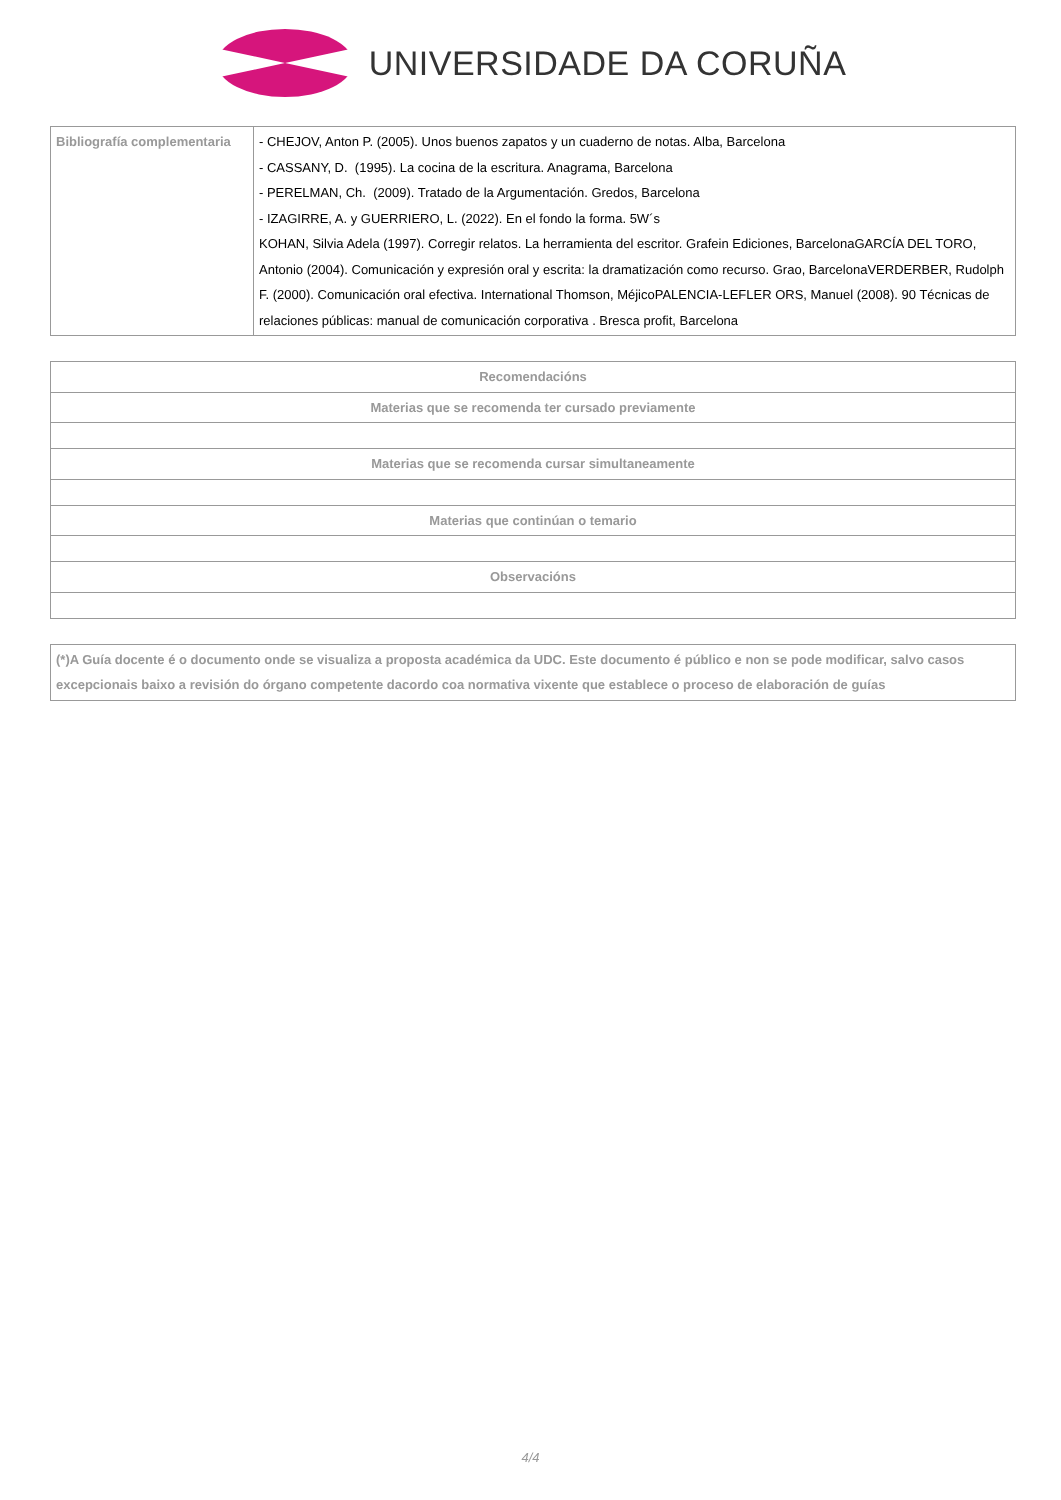UNIVERSIDADE DA CORUÑA
| Bibliografía complementaria | - CHEJOV, Anton P. (2005). Unos buenos zapatos y un cuaderno de notas. Alba, Barcelona - CASSANY, D. (1995). La cocina de la escritura. Anagrama, Barcelona - PERELMAN, Ch. (2009). Tratado de la Argumentación. Gredos, Barcelona - IZAGIRRE, A. y GUERRIERO, L. (2022). En el fondo la forma. 5W´s KOHAN, Silvia Adela (1997). Corregir relatos. La herramienta del escritor. Grafein Ediciones, BarcelonaGARCÍA DEL TORO, Antonio (2004). Comunicación y expresión oral y escrita: la dramatización como recurso. Grao, BarcelonaVERDERBER, Rudolph F. (2000). Comunicación oral efectiva. International Thomson, MéjicoPALENCIA-LEFLER ORS, Manuel (2008). 90 Técnicas de relaciones públicas: manual de comunicación corporativa . Bresca profit, Barcelona |
| Recomendacións |
| --- |
| Materias que se recomenda ter cursado previamente |
| Materias que se recomenda cursar simultaneamente |
| Materias que continúan o temario |
| Observacións |
| (*)A Guía docente é o documento onde se visualiza a proposta académica da UDC. Este documento é público e non se pode modificar, salvo casos excepcionais baixo a revisión do órgano competente dacordo coa normativa vixente que establece o proceso de elaboración de guías |
4/4